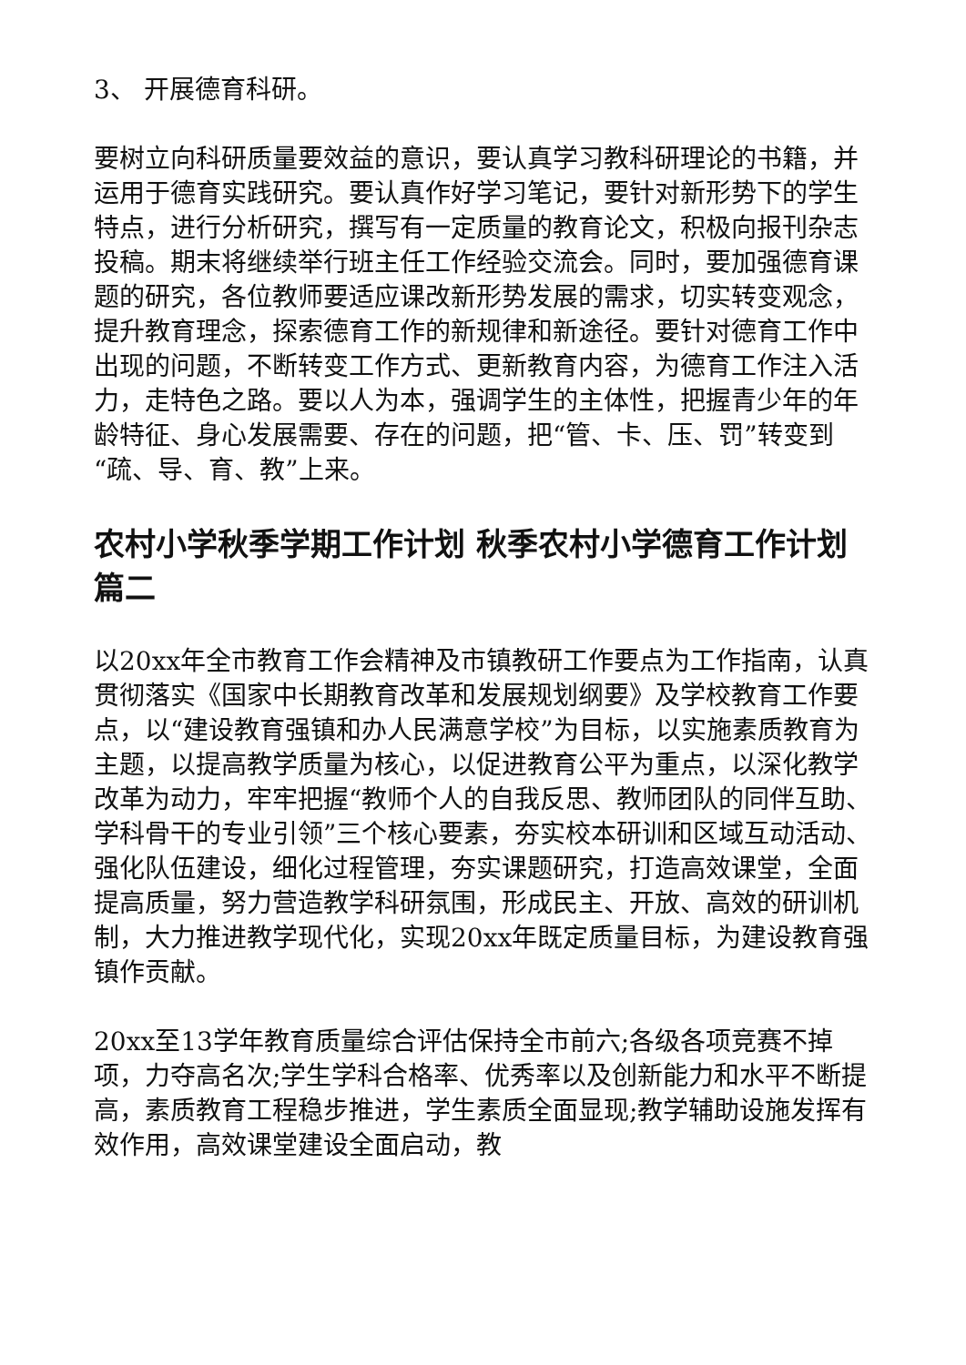3、 开展德育科研。
要树立向科研质量要效益的意识，要认真学习教科研理论的书籍，并运用于德育实践研究。要认真作好学习笔记，要针对新形势下的学生特点，进行分析研究，撰写有一定质量的教育论文，积极向报刊杂志投稿。期末将继续举行班主任工作经验交流会。同时，要加强德育课题的研究，各位教师要适应课改新形势发展的需求，切实转变观念，提升教育理念，探索德育工作的新规律和新途径。要针对德育工作中出现的问题，不断转变工作方式、更新教育内容，为德育工作注入活力，走特色之路。要以人为本，强调学生的主体性，把握青少年的年龄特征、身心发展需要、存在的问题，把“管、卡、压、罚”转变到“疏、导、育、教”上来。
农村小学秋季学期工作计划 秋季农村小学德育工作计划篇二
以20xx年全市教育工作会精神及市镇教研工作要点为工作指南，认真贯彻落实《国家中长期教育改革和发展规划纲要》及学校教育工作要点，以“建设教育强镇和办人民满意学校”为目标，以实施素质教育为主题，以提高教学质量为核心，以促进教育公平为重点，以深化教学改革为动力，牢牢把握“教师个人的自我反思、教师团队的同伴互助、学科骨干的专业引领”三个核心要素，夯实校本研训和区域互动活动、强化队伍建设，细化过程管理，夯实课题研究，打造高效课堂，全面提高质量，努力营造教学科研氛围，形成民主、开放、高效的研训机制，大力推进教学现代化，实现20xx年既定质量目标，为建设教育强镇作贡献。
20xx至13学年教育质量综合评估保持全市前六;各级各项竞赛不掉项，力夺高名次;学生学科合格率、优秀率以及创新能力和水平不断提高，素质教育工程稳步推进，学生素质全面显现;教学辅助设施发挥有效作用，高效课堂建设全面启动，教